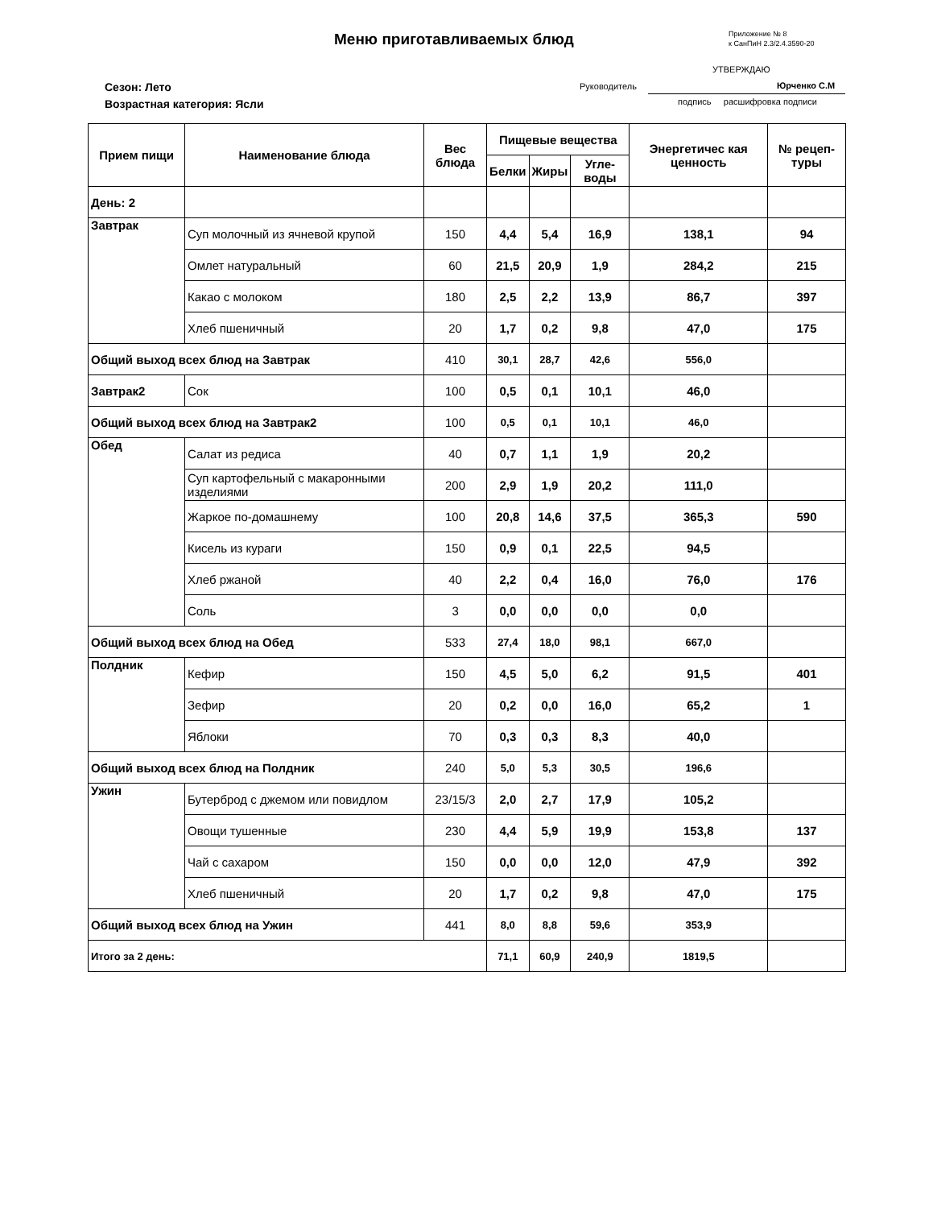Меню приготавливаемых блюд
Приложение № 8
к СанПиН 2.3/2.4.3590-20
УТВЕРЖДАЮ
Сезон: Лето
Возрастная категория: Ясли
Руководитель Юрченко С.М
подпись расшифровка подписи
| Прием пищи | Наименование блюда | Вес блюда | Пищевые вещества | | | Энергетичес кая ценность | № рецеп-туры |
| --- | --- | --- | --- | --- | --- | --- | --- |
| | | | Белки | Жиры | Угле-воды | | |
| День: 2 | | | | | | | |
| Завтрак | Суп молочный из ячневой крупой | 150 | 4,4 | 5,4 | 16,9 | 138,1 | 94 |
| | Омлет натуральный | 60 | 21,5 | 20,9 | 1,9 | 284,2 | 215 |
| | Какао с молоком | 180 | 2,5 | 2,2 | 13,9 | 86,7 | 397 |
| | Хлеб пшеничный | 20 | 1,7 | 0,2 | 9,8 | 47,0 | 175 |
| Общий выход всех блюд на Завтрак | | 410 | 30,1 | 28,7 | 42,6 | 556,0 | |
| Завтрак2 | Сок | 100 | 0,5 | 0,1 | 10,1 | 46,0 | |
| Общий выход всех блюд на Завтрак2 | | 100 | 0,5 | 0,1 | 10,1 | 46,0 | |
| Обед | Салат из редиса | 40 | 0,7 | 1,1 | 1,9 | 20,2 | |
| | Суп картофельный с макаронными изделиями | 200 | 2,9 | 1,9 | 20,2 | 111,0 | |
| | Жаркое по-домашнему | 100 | 20,8 | 14,6 | 37,5 | 365,3 | 590 |
| | Кисель из кураги | 150 | 0,9 | 0,1 | 22,5 | 94,5 | |
| | Хлеб ржаной | 40 | 2,2 | 0,4 | 16,0 | 76,0 | 176 |
| | Соль | 3 | 0,0 | 0,0 | 0,0 | 0,0 | |
| Общий выход всех блюд на Обед | | 533 | 27,4 | 18,0 | 98,1 | 667,0 | |
| Полдник | Кефир | 150 | 4,5 | 5,0 | 6,2 | 91,5 | 401 |
| | Зефир | 20 | 0,2 | 0,0 | 16,0 | 65,2 | 1 |
| | Яблоки | 70 | 0,3 | 0,3 | 8,3 | 40,0 | |
| Общий выход всех блюд на Полдник | | 240 | 5,0 | 5,3 | 30,5 | 196,6 | |
| Ужин | Бутерброд с джемом или повидлом | 23/15/3 | 2,0 | 2,7 | 17,9 | 105,2 | |
| | Овощи тушенные | 230 | 4,4 | 5,9 | 19,9 | 153,8 | 137 |
| | Чай с сахаром | 150 | 0,0 | 0,0 | 12,0 | 47,9 | 392 |
| | Хлеб пшеничный | 20 | 1,7 | 0,2 | 9,8 | 47,0 | 175 |
| Общий выход всех блюд на Ужин | | 441 | 8,0 | 8,8 | 59,6 | 353,9 | |
| Итого за 2 день: | | | 71,1 | 60,9 | 240,9 | 1819,5 | |